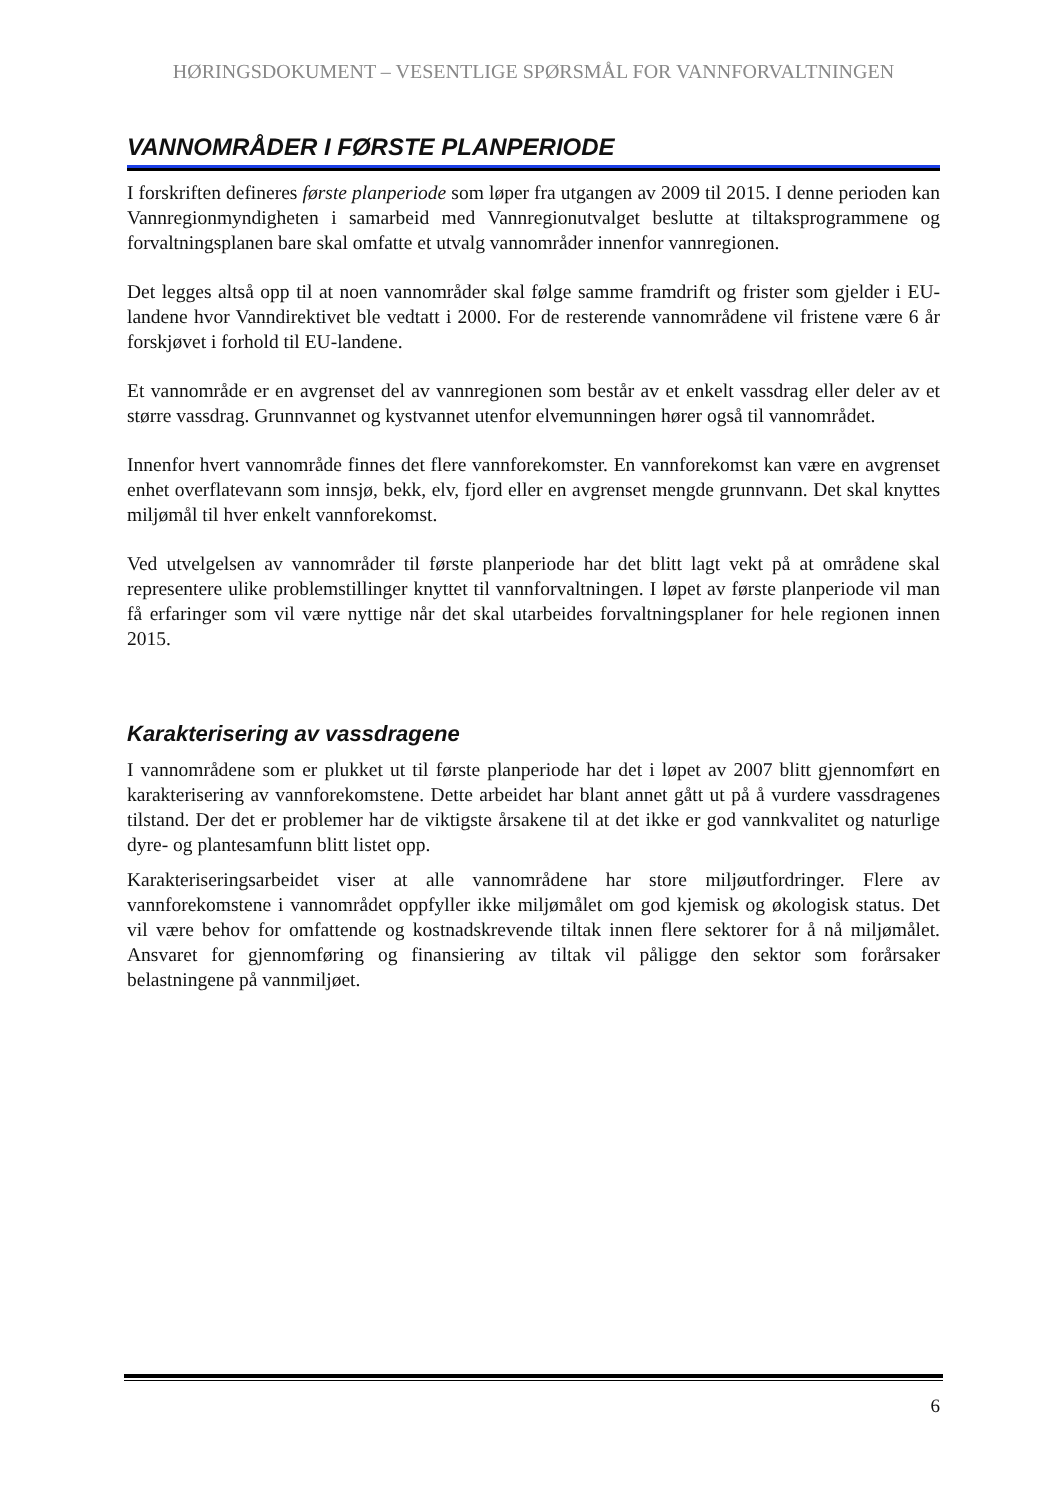HØRINGSDOKUMENT – VESENTLIGE SPØRSMÅL FOR VANNFORVALTNINGEN
VANNOMRÅDER I FØRSTE PLANPERIODE
I forskriften defineres første planperiode som løper fra utgangen av 2009 til 2015. I denne perioden kan Vannregionmyndigheten i samarbeid med Vannregionutvalget beslutte at tiltaksprogrammene og forvaltningsplanen bare skal omfatte et utvalg vannområder innenfor vannregionen.
Det legges altså opp til at noen vannområder skal følge samme framdrift og frister som gjelder i EU-landene hvor Vanndirektivet ble vedtatt i 2000. For de resterende vannområdene vil fristene være 6 år forskjøvet i forhold til EU-landene.
Et vannområde er en avgrenset del av vannregionen som består av et enkelt vassdrag eller deler av et større vassdrag. Grunnvannet og kystvannet utenfor elvemunningen hører også til vannområdet.
Innenfor hvert vannområde finnes det flere vannforekomster. En vannforekomst kan være en avgrenset enhet overflatevann som innsjø, bekk, elv, fjord eller en avgrenset mengde grunnvann. Det skal knyttes miljømål til hver enkelt vannforekomst.
Ved utvelgelsen av vannområder til første planperiode har det blitt lagt vekt på at områdene skal representere ulike problemstillinger knyttet til vannforvaltningen. I løpet av første planperiode vil man få erfaringer som vil være nyttige når det skal utarbeides forvaltningsplaner for hele regionen innen 2015.
Karakterisering av vassdragene
I vannområdene som er plukket ut til første planperiode har det i løpet av 2007 blitt gjennomført en karakterisering av vannforekomstene. Dette arbeidet har blant annet gått ut på å vurdere vassdragenes tilstand. Der det er problemer har de viktigste årsakene til at det ikke er god vannkvalitet og naturlige dyre- og plantesamfunn blitt listet opp.
Karakteriseringsarbeidet viser at alle vannområdene har store miljøutfordringer. Flere av vannforekomstene i vannområdet oppfyller ikke miljømålet om god kjemisk og økologisk status. Det vil være behov for omfattende og kostnadskrevende tiltak innen flere sektorer for å nå miljømålet. Ansvaret for gjennomføring og finansiering av tiltak vil påligge den sektor som forårsaker belastningene på vannmiljøet.
6